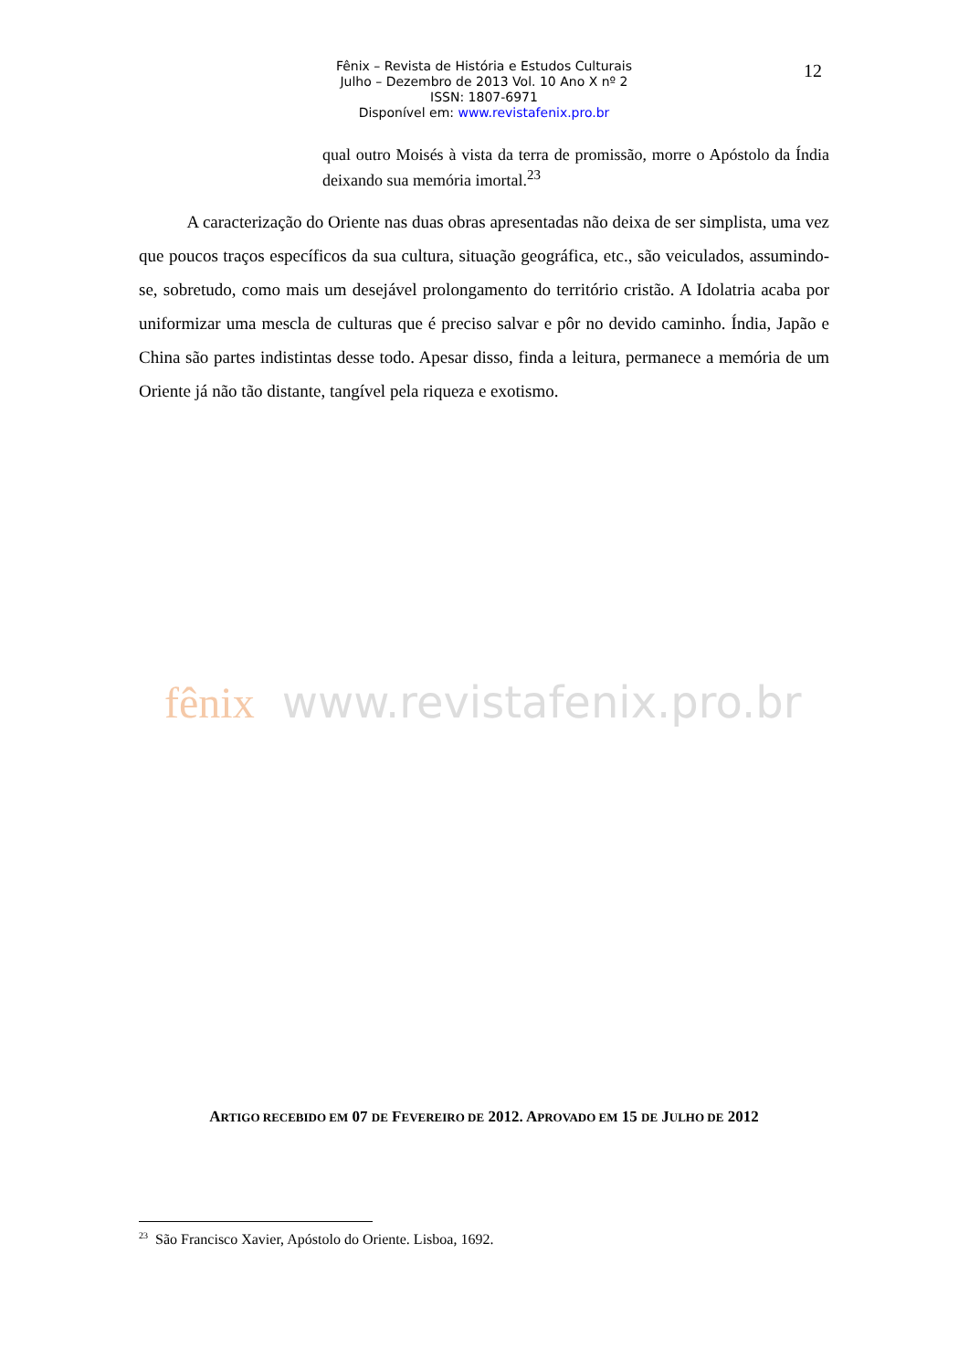Fênix – Revista de História e Estudos Culturais
Julho – Dezembro de 2013 Vol. 10 Ano X nº 2
ISSN: 1807-6971
Disponível em: www.revistafenix.pro.br
12
qual outro Moisés à vista da terra de promissão, morre o Apóstolo da Índia deixando sua memória imortal.<sup>23</sup>
A caracterização do Oriente nas duas obras apresentadas não deixa de ser simplista, uma vez que poucos traços específicos da sua cultura, situação geográfica, etc., são veiculados, assumindo-se, sobretudo, como mais um desejável prolongamento do território cristão. A Idolatria acaba por uniformizar uma mescla de culturas que é preciso salvar e pôr no devido caminho. Índia, Japão e China são partes indistintas desse todo. Apesar disso, finda a leitura, permanece a memória de um Oriente já não tão distante, tangível pela riqueza e exotismo.
fênix www.revistafenix.pro.br
ARTIGO RECEBIDO EM 07 DE FEVEREIRO DE 2012. APROVADO EM 15 DE JULHO DE 2012
<sup>23</sup> São Francisco Xavier, Apóstolo do Oriente. Lisboa, 1692.